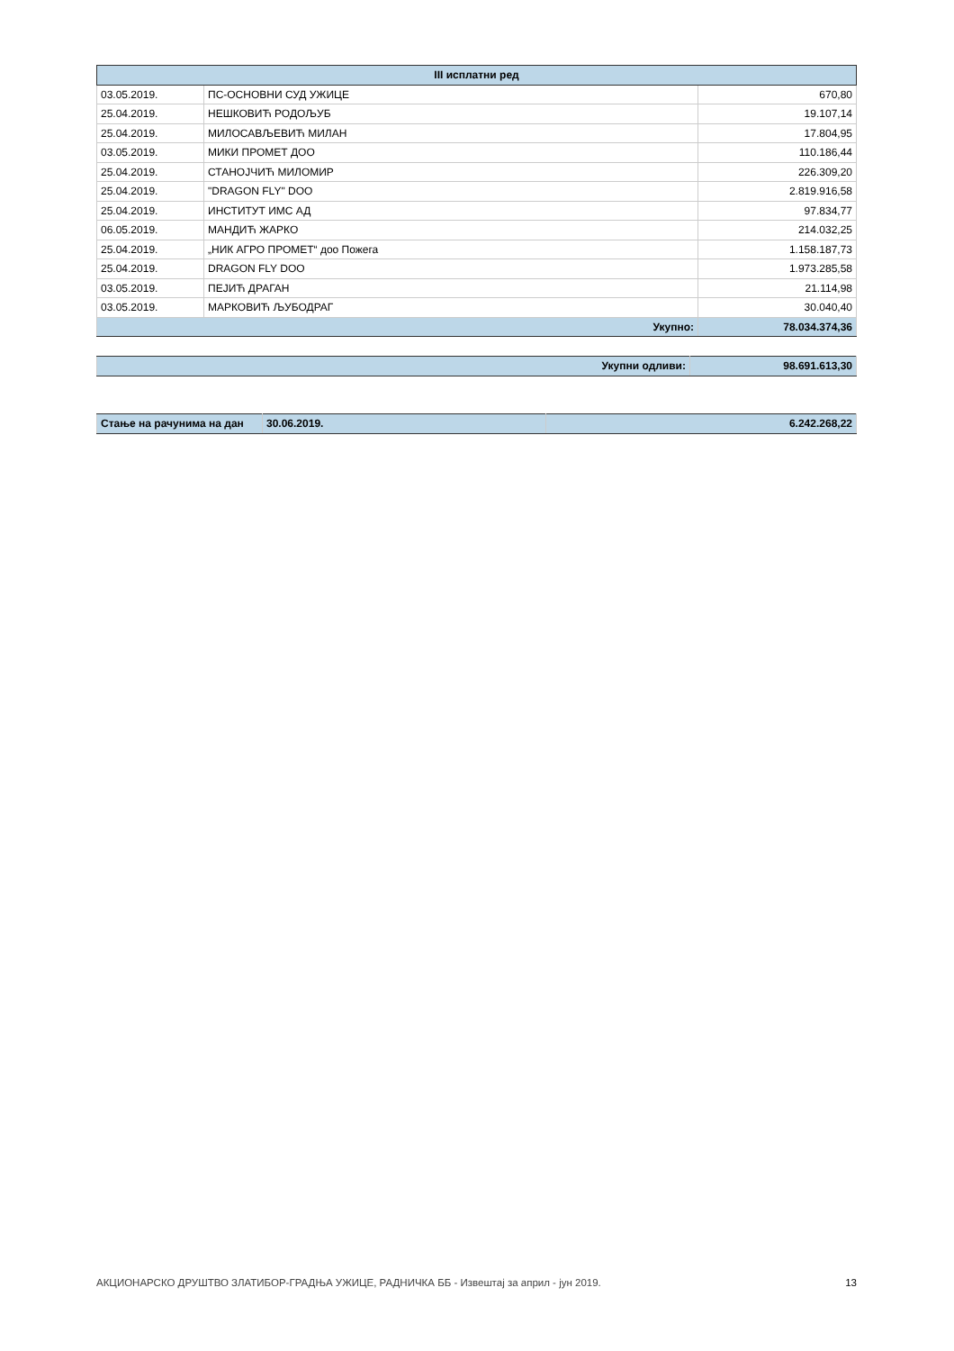| III исплатни ред | | |
| --- | --- | --- |
| 03.05.2019. | ПС-ОСНОВНИ СУД УЖИЦЕ | 670,80 |
| 25.04.2019. | НЕШКОВИЋ РОДОЉУБ | 19.107,14 |
| 25.04.2019. | МИЛОСАВЉЕВИЋ МИЛАН | 17.804,95 |
| 03.05.2019. | МИКИ ПРОМЕТ ДОО | 110.186,44 |
| 25.04.2019. | СТАНОЈЧИЋ МИЛОМИР | 226.309,20 |
| 25.04.2019. | "DRAGON FLY" DOO | 2.819.916,58 |
| 25.04.2019. | ИНСТИТУТ ИМС АД | 97.834,77 |
| 06.05.2019. | МАНДИЋ ЖАРКО | 214.032,25 |
| 25.04.2019. | „НИК АГРО ПРОМЕТ“ доо Пожега | 1.158.187,73 |
| 25.04.2019. | DRAGON FLY DOO | 1.973.285,58 |
| 03.05.2019. | ПЕЈИЋ ДРАГАН | 21.114,98 |
| 03.05.2019. | МАРКОВИЋ ЉУБОДРАГ | 30.040,40 |
| Укупно: | | 78.034.374,36 |
| Укупни одливи: | 98.691.613,30 |
| Стање на рачунима на дан | 30.06.2019. | 6.242.268,22 |
АКЦИОНАРСКО ДРУШТВО ЗЛАТИБОР-ГРАДЊА УЖИЦЕ, РАДНИЧКА ББ - Извештај за април - јун 2019. 13